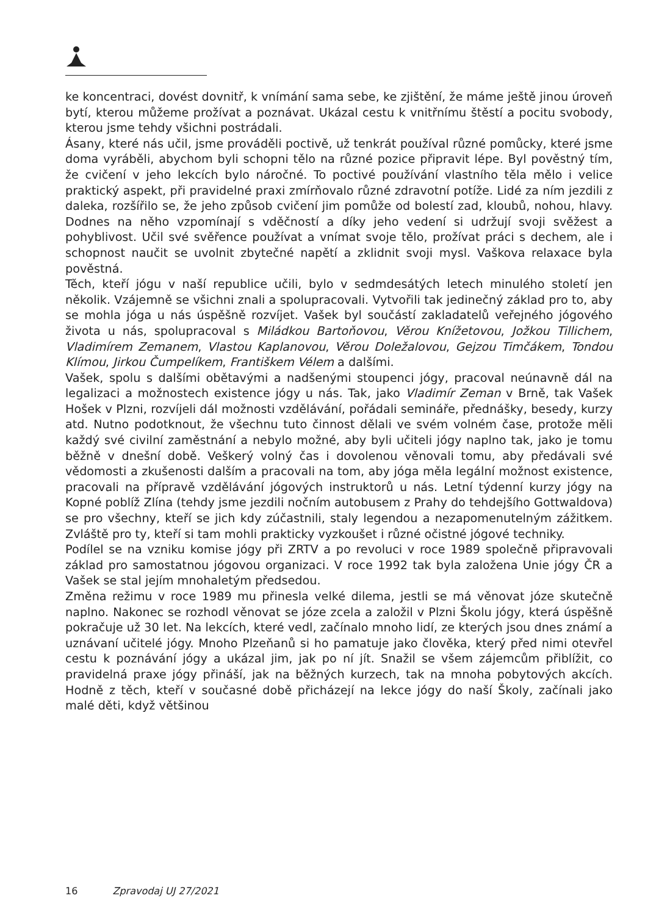ke koncentraci, dovést dovnitř, k vnímání sama sebe, ke zjištění, že máme ještě jinou úroveň bytí, kterou můžeme prožívat a poznávat. Ukázal cestu k vnitřnímu štěstí a pocitu svobody, kterou jsme tehdy všichni postrádali.
Ásany, které nás učil, jsme prováděli poctivě, už tenkrát používal různé pomůcky, které jsme doma vyráběli, abychom byli schopni tělo na různé pozice připravit lépe. Byl pověstný tím, že cvičení v jeho lekcích bylo náročné. To poctivé používání vlastního těla mělo i velice praktický aspekt, při pravidelné praxi zmírňovalo různé zdravotní potíže. Lidé za ním jezdili z daleka, rozšířilo se, že jeho způsob cvičení jim pomůže od bolestí zad, kloubů, nohou, hlavy. Dodnes na něho vzpomínají s vděčností a díky jeho vedení si udržují svoji svěžest a pohyblivost. Učil své svěřence používat a vnímat svoje tělo, prožívat práci s dechem, ale i schopnost naučit se uvolnit zbytečné napětí a zklidnit svoji mysl. Vaškova relaxace byla pověstná.
Těch, kteří jógu v naší republice učili, bylo v sedmdesátých letech minulého století jen několik. Vzájemně se všichni znali a spolupracovali. Vytvořili tak jedinečný základ pro to, aby se mohla jóga u nás úspěšně rozvíjet. Vašek byl součástí zakladatelů veřejného jógového života u nás, spolupracoval s Miládkou Bartoňovou, Věrou Knížetovou, Jožkou Tillichem, Vladimírem Zemanem, Vlastou Kaplanovou, Věrou Doležalovou, Gejzou Timčákem, Tondou Klímou, Jirkou Čumpelíkem, Františkem Vélem a dalšími.
Vašek, spolu s dalšími obětavými a nadšenými stoupenci jógy, pracoval neúnavně dál na legalizaci a možnostech existence jógy u nás. Tak, jako Vladimír Zeman v Brně, tak Vašek Hošek v Plzni, rozvíjeli dál možnosti vzdělávání, pořádali semináře, přednášky, besedy, kurzy atd. Nutno podotknout, že všechnu tuto činnost dělali ve svém volném čase, protože měli každý své civilní zaměstnání a nebylo možné, aby byli učiteli jógy naplno tak, jako je tomu běžně v dnešní době. Veškerý volný čas i dovolenou věnovali tomu, aby předávali své vědomosti a zkušenosti dalším a pracovali na tom, aby jóga měla legální možnost existence, pracovali na přípravě vzdělávání jógových instruktorů u nás. Letní týdenní kurzy jógy na Kopné poblíž Zlína (tehdy jsme jezdili nočním autobusem z Prahy do tehdejšího Gottwaldova) se pro všechny, kteří se jich kdy zúčastnili, staly legendou a nezapomenutelným zážitkem. Zvláště pro ty, kteří si tam mohli prakticky vyzkoušet i různé očistné jógové techniky.
Podílel se na vzniku komise jógy při ZRTV a po revoluci v roce 1989 společně připravovali základ pro samostatnou jógovou organizaci. V roce 1992 tak byla založena Unie jógy ČR a Vašek se stal jejím mnohaletým předsedou.
Změna režimu v roce 1989 mu přinesla velké dilema, jestli se má věnovat józe skutečně naplno. Nakonec se rozhodl věnovat se józe zcela a založil v Plzni Školu jógy, která úspěšně pokračuje už 30 let. Na lekcích, které vedl, začínalo mnoho lidí, ze kterých jsou dnes známí a uznávaní učitelé jógy. Mnoho Plzeňanů si ho pamatuje jako člověka, který před nimi otevřel cestu k poznávání jógy a ukázal jim, jak po ní jít. Snažil se všem zájemcům přiblížit, co pravidelná praxe jógy přináší, jak na běžných kurzech, tak na mnoha pobytových akcích. Hodně z těch, kteří v současné době přicházejí na lekce jógy do naší Školy, začínali jako malé děti, když většinou
16 Zpravodaj UJ 27/2021